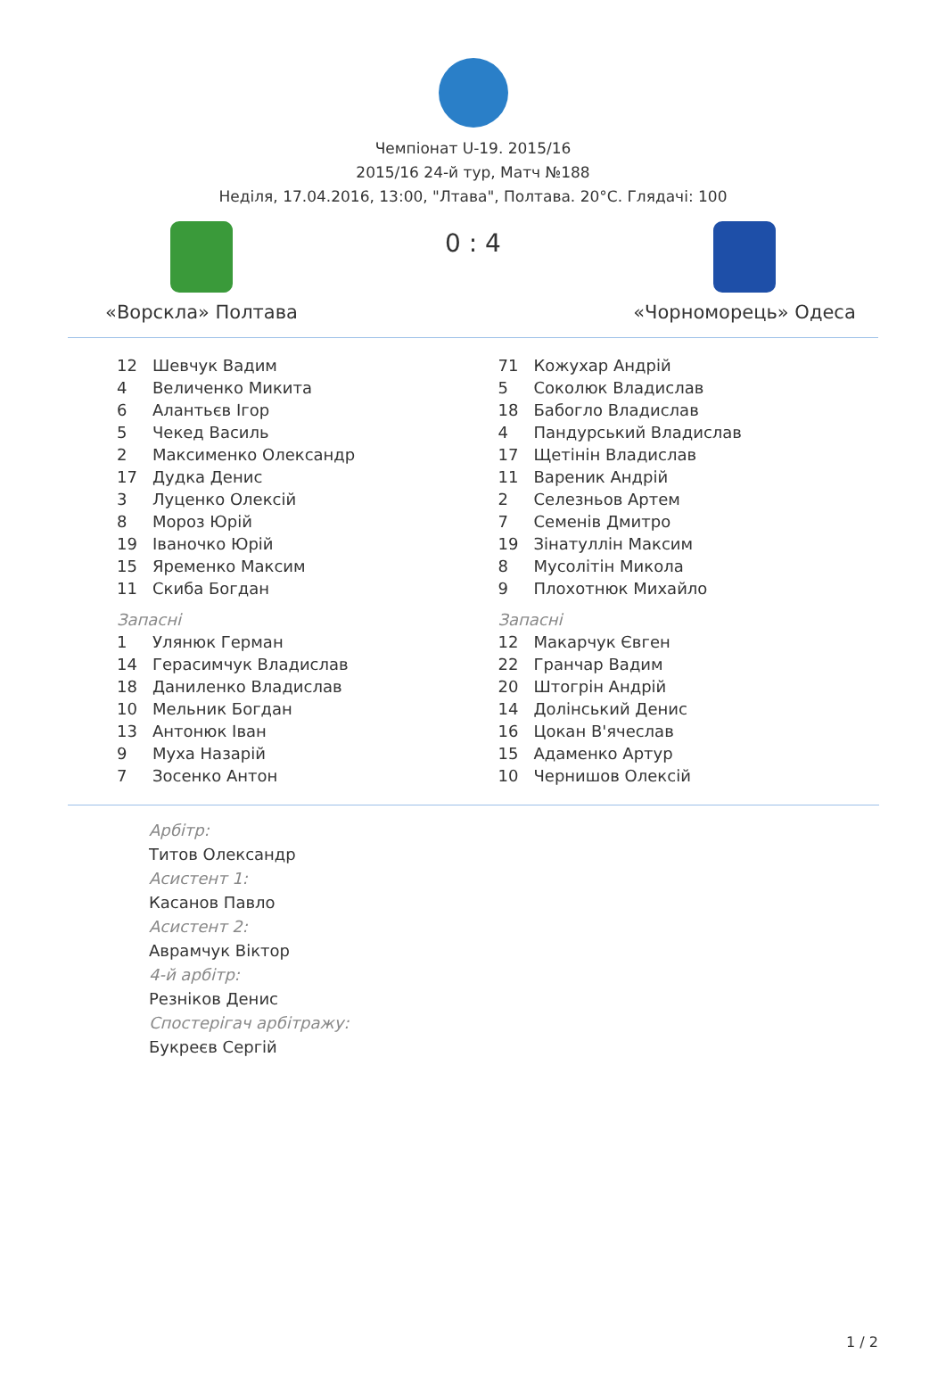Чемпіонат U-19. 2015/16
2015/16 24-й тур, Матч №188
Неділя, 17.04.2016, 13:00, "Лтава", Полтава. 20°C. Глядачі: 100
«Ворскла» Полтава
0 : 4
«Чорноморець» Одеса
| 12 | Шевчук Вадим |
| 4 | Величенко Микита |
| 6 | Алантьєв Ігор |
| 5 | Чекед Василь |
| 2 | Максименко Олександр |
| 17 | Дудка Денис |
| 3 | Луценко Олексій |
| 8 | Мороз Юрій |
| 19 | Іваночко Юрій |
| 15 | Яременко Максим |
| 11 | Скиба Богдан |
Запасні
| 1 | Улянюк Герман |
| 14 | Герасимчук Владислав |
| 18 | Даниленко Владислав |
| 10 | Мельник Богдан |
| 13 | Антонюк Іван |
| 9 | Муха Назарій |
| 7 | Зосенко Антон |
| 71 | Кожухар Андрій |
| 5 | Соколюк Владислав |
| 18 | Бабогло Владислав |
| 4 | Пандурський Владислав |
| 17 | Щетінін Владислав |
| 11 | Вареник Андрій |
| 2 | Селезньов Артем |
| 7 | Семенів Дмитро |
| 19 | Зінатуллін Максим |
| 8 | Мусолітін Микола |
| 9 | Плохотнюк Михайло |
Запасні
| 12 | Макарчук Євген |
| 22 | Гранчар Вадим |
| 20 | Штогрін Андрій |
| 14 | Долінський Денис |
| 16 | Цокан В'ячеслав |
| 15 | Адаменко Артур |
| 10 | Чернишов Олексій |
Арбітр:
Титов Олександр
Асистент 1:
Касанов Павло
Асистент 2:
Аврамчук Віктор
4-й арбітр:
Резніков Денис
Спостерігач арбітражу:
Букреєв Сергій
1 / 2